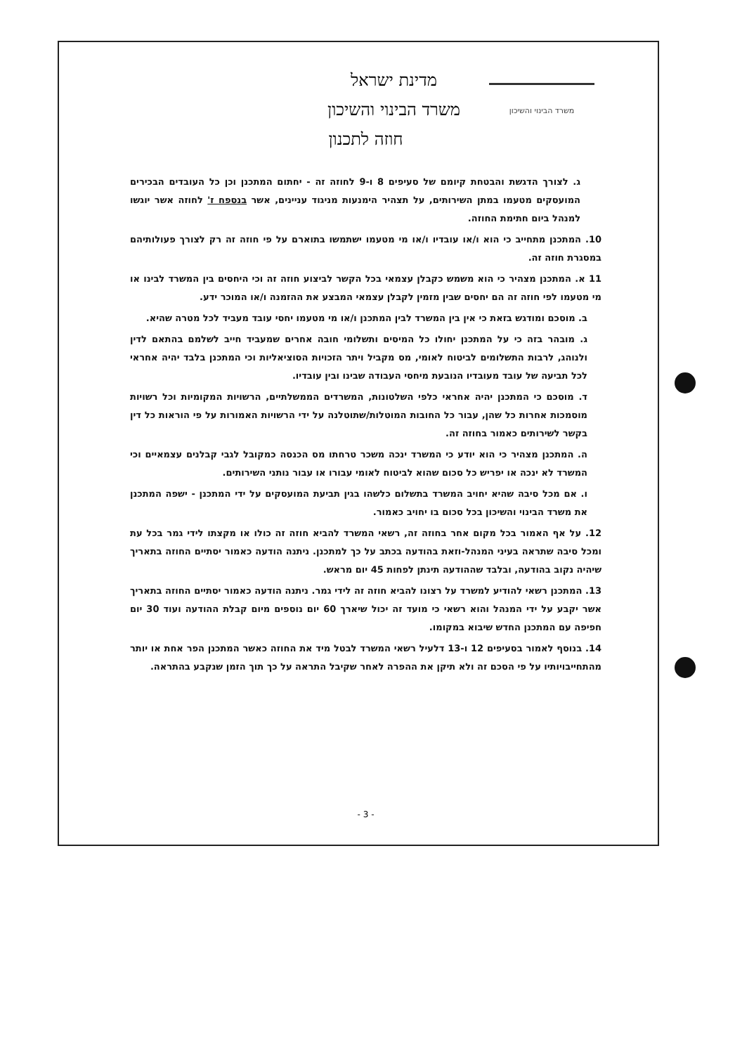משרד הבינוי והשיכון
מדינת ישראל
משרד הבינוי והשיכון
חוזה לתכנון
ג. לצורך הדגשת והבטחת קיומם של סעיפים 8 ו-9 לחוזה זה - יחתום המתכנן וכן כל העובדים הבכירים המועסקים מטעמו במתן השירותים, על תצהיר הימנעות מניגוד עניינים, אשר בנספח ז' לחוזה אשר יוגשו למנהל ביום חתימת החוזה.
10. המתכנן מתחייב כי הוא ו/או עובדיו ו/או מי מטעמו ישתמשו בתוארם על פי חוזה זה רק לצורך פעולותיהם במסגרת חוזה זה.
11 א. המתכנן מצהיר כי הוא משמש כקבלן עצמאי בכל הקשר לביצוע חוזה זה וכי היחסים בין המשרד לבינו או מי מטעמו לפי חוזה זה הם יחסים שבין מזמין לקבלן עצמאי המבצע את ההזמנה ו/או המוכר ידע.
ב. מוסכם ומודגש בזאת כי אין בין המשרד לבין המתכנן ו/או מי מטעמו יחסי עובד מעביד לכל מטרה שהיא.
ג. מובהר בזה כי על המתכנן יחולו כל המיסים ותשלומי חובה אחרים שמעביד חייב לשלמם בהתאם לדין ולנוהג, לרבות התשלומים לביטוח לאומי, מס מקביל ויתר הזכויות הסוציאליות וכי המתכנן בלבד יהיה אחראי לכל תביעה של עובד מעובדיו הנובעת מיחסי העבודה שבינו ובין עובדיו.
ד. מוסכם כי המתכנן יהיה אחראי כלפי השלטונות, המשרדים הממשלתיים, הרשויות המקומיות וכל רשויות מוסמכות אחרות כל שהן, עבור כל החובות המוטלות/שתוטלנה על ידי הרשויות האמורות על פי הוראות כל דין בקשר לשירותים כאמור בחוזה זה.
ה. המתכנן מצהיר כי הוא יודע כי המשרד ינכה משכר טרחתו מס הכנסה כמקובל לגבי קבלנים עצמאיים וכי המשרד לא ינכה או יפריש כל סכום שהוא לביטוח לאומי עבורו או עבור נותני השירותים.
ו. אם מכל סיבה שהיא יחויב המשרד בתשלום כלשהו בגין תביעת המועסקים על ידי המתכנן - ישפה המתכנן את משרד הבינוי והשיכון בכל סכום בו יחויב כאמור.
12. על אף האמור בכל מקום אחר בחוזה זה, רשאי המשרד להביא חוזה זה כולו או מקצתו לידי גמר בכל עת ומכל סיבה שתראה בעיני המנהל-וזאת בהודעה בכתב על כך למתכנן. ניתנה הודעה כאמור יסתיים החוזה בתאריך שיהיה נקוב בהודעה, ובלבד שההודעה תינתן לפחות 45 יום מראש.
13. המתכנן רשאי להודיע למשרד על רצונו להביא חוזה זה לידי גמר. ניתנה הודעה כאמור יסתיים החוזה בתאריך אשר יקבע על ידי המנהל והוא רשאי כי מועד זה יכול שיארך 60 יום נוספים מיום קבלת ההודעה ועוד 30 יום חפיפה עם המתכנן החדש שיבוא במקומו.
14. בנוסף לאמור בסעיפים 12 ו-13 דלעיל רשאי המשרד לבטל מיד את החוזה כאשר המתכנן הפר אחת או יותר מהתחייבויותיו על פי הסכם זה ולא תיקן את ההפרה לאחר שקיבל התראה על כך תוך הזמן שנקבע בהתראה.
- 3 -